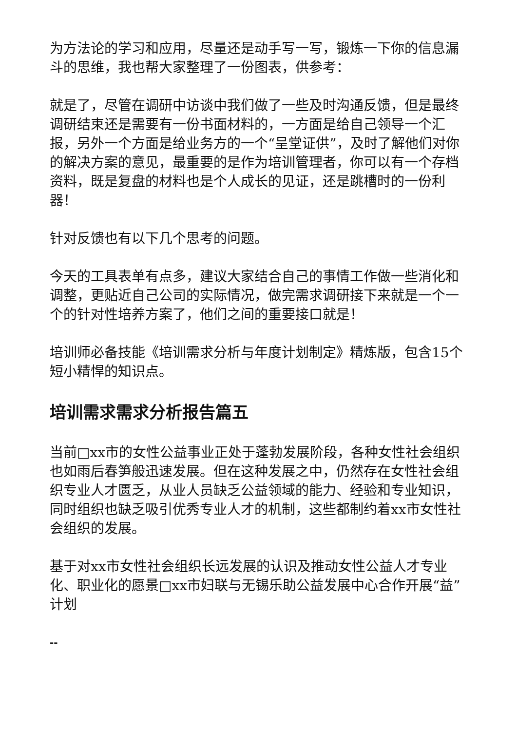为方法论的学习和应用，尽量还是动手写一写，锻炼一下你的信息漏斗的思维，我也帮大家整理了一份图表，供参考：
就是了，尽管在调研中访谈中我们做了一些及时沟通反馈，但是最终调研结束还是需要有一份书面材料的，一方面是给自己领导一个汇报，另外一个方面是给业务方的一个“呈堂证供”，及时了解他们对你的解决方案的意见，最重要的是作为培训管理者，你可以有一个存档资料，既是复盘的材料也是个人成长的见证，还是跳槽时的一份利器！
针对反馈也有以下几个思考的问题。
今天的工具表单有点多，建议大家结合自己的事情工作做一些消化和调整，更贴近自己公司的实际情况，做完需求调研接下来就是一个一个的针对性培养方案了，他们之间的重要接口就是！
培训师必备技能《培训需求分析与年度计划制定》精炼版，包含15个短小精悍的知识点。
培训需求需求分析报告篇五
当前□xx市的女性公益事业正处于蓬勃发展阶段，各种女性社会组织也如雨后春笋般迅速发展。但在这种发展之中，仍然存在女性社会组织专业人才匮乏，从业人员缺乏公益领域的能力、经验和专业知识，同时组织也缺乏吸引优秀专业人才的机制，这些都制约着xx市女性社会组织的发展。
基于对xx市女性社会组织长远发展的认识及推动女性公益人才专业化、职业化的愿景□xx市妇联与无锡乐助公益发展中心合作开展“益”计划
--